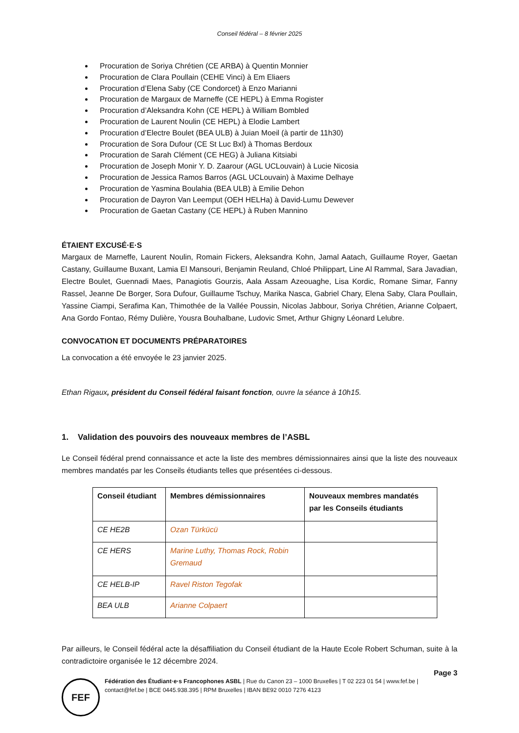Conseil fédéral – 8 février 2025
Procuration de Soriya Chrétien (CE ARBA) à Quentin Monnier
Procuration de Clara Poullain (CEHE Vinci) à Em Eliaers
Procuration d’Elena Saby (CE Condorcet) à Enzo Marianni
Procuration de Margaux de Marneffe (CE HEPL) à Emma Rogister
Procuration d’Aleksandra Kohn (CE HEPL) à William Bombled
Procuration de Laurent Noulin (CE HEPL) à Elodie Lambert
Procuration d’Electre Boulet (BEA ULB) à Juian Moeil (à partir de 11h30)
Procuration de Sora Dufour (CE St Luc Bxl) à Thomas Berdoux
Procuration de Sarah Clément (CE HEG) à Juliana Kitsiabi
Procuration de Joseph Monir Y. D. Zaarour (AGL UCLouvain) à Lucie Nicosia
Procuration de Jessica Ramos Barros (AGL UCLouvain) à Maxime Delhaye
Procuration de Yasmina Boulahia (BEA ULB) à Emilie Dehon
Procuration de Dayron Van Leemput (OEH HELHa) à David-Lumu Dewever
Procuration de Gaetan Castany (CE HEPL) à Ruben Mannino
ÉTAIENT EXCUSÉ·E·S
Margaux de Marneffe, Laurent Noulin, Romain Fickers, Aleksandra Kohn, Jamal Aatach, Guillaume Royer, Gaetan Castany, Guillaume Buxant, Lamia El Mansouri, Benjamin Reuland, Chloé Philippart, Line Al Rammal, Sara Javadian, Electre Boulet, Guennadi Maes, Panagiotis Gourzis, Aala Assam Azeouaghe, Lisa Kordic, Romane Simar, Fanny Rassel, Jeanne De Borger, Sora Dufour, Guillaume Tschuy, Marika Nasca, Gabriel Chary, Elena Saby, Clara Poullain, Yassine Ciampi, Serafima Kan, Thimothée de la Vallée Poussin, Nicolas Jabbour, Soriya Chrétien, Arianne Colpaert, Ana Gordo Fontao, Rémy Dulière, Yousra Bouhalbane, Ludovic Smet, Arthur Ghigny Léonard Lelubre.
CONVOCATION ET DOCUMENTS PRÉPARATOIRES
La convocation a été envoyée le 23 janvier 2025.
Ethan Rigaux, président du Conseil fédéral faisant fonction, ouvre la séance à 10h15.
1. Validation des pouvoirs des nouveaux membres de l’ASBL
Le Conseil fédéral prend connaissance et acte la liste des membres démissionnaires ainsi que la liste des nouveaux membres mandatés par les Conseils étudiants telles que présentées ci-dessous.
| Conseil étudiant | Membres démissionnaires | Nouveaux membres mandatés par les Conseils étudiants |
| --- | --- | --- |
| CE HE2B | Ozan Türkücü | |
| CE HERS | Marine Luthy, Thomas Rock, Robin Gremaud | |
| CE HELB-IP | Ravel Riston Tegofak | |
| BEA ULB | Arianne Colpaert | |
Par ailleurs, le Conseil fédéral acte la désaffiliation du Conseil étudiant de la Haute Ecole Robert Schuman, suite à la contradictoire organisée le 12 décembre 2024.
Page 3
FEF
Fédération des Étudiant·e·s Francophones ASBL | Rue du Canon 23 – 1000 Bruxelles | T 02 223 01 54 | www.fef.be | contact@fef.be | BCE 0445.938.395 | RPM Bruxelles | IBAN BE92 0010 7276 4123